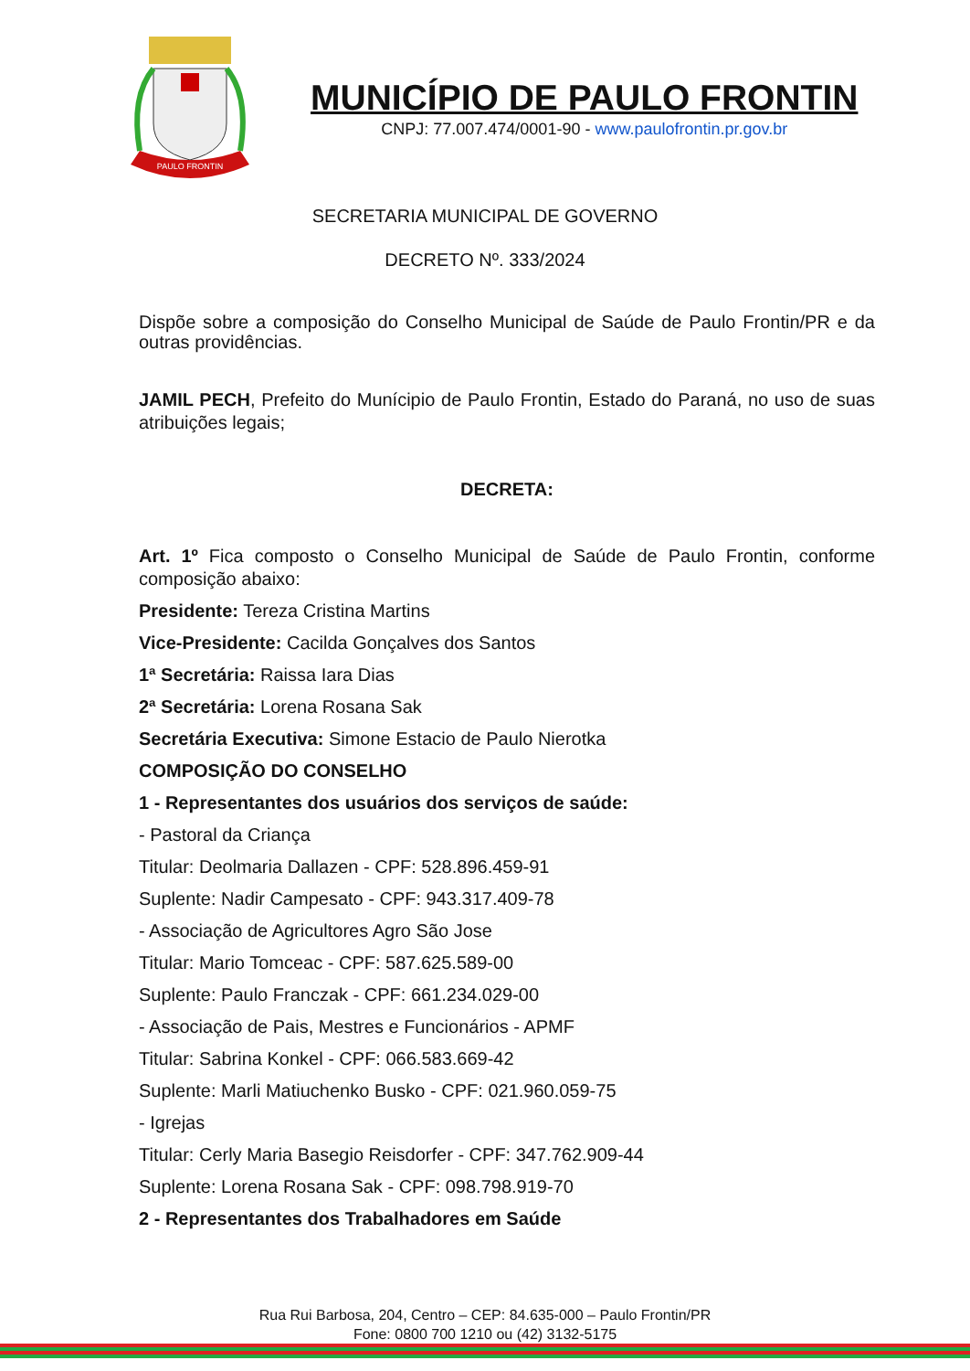PAULO FRONTIN
MUNICÍPIO DE PAULO FRONTIN
CNPJ: 77.007.474/0001-90 - www.paulofrontin.pr.gov.br
SECRETARIA MUNICIPAL DE GOVERNO
DECRETO Nº. 333/2024
Dispõe sobre a composição do Conselho Municipal de Saúde de Paulo Frontin/PR e da outras providências.
JAMIL PECH, Prefeito do Munícipio de Paulo Frontin, Estado do Paraná, no uso de suas atribuições legais;
DECRETA:
Art. 1º Fica composto o Conselho Municipal de Saúde de Paulo Frontin, conforme composição abaixo:
Presidente: Tereza Cristina Martins
Vice-Presidente: Cacilda Gonçalves dos Santos
1ª Secretária: Raissa Iara Dias
2ª Secretária: Lorena Rosana Sak
Secretária Executiva: Simone Estacio de Paulo Nierotka
COMPOSIÇÃO DO CONSELHO
1 - Representantes dos usuários dos serviços de saúde:
- Pastoral da Criança
Titular: Deolmaria Dallazen - CPF: 528.896.459-91
Suplente: Nadir Campesato - CPF: 943.317.409-78
- Associação de Agricultores Agro São Jose
Titular: Mario Tomceac - CPF: 587.625.589-00
Suplente: Paulo Franczak - CPF: 661.234.029-00
- Associação de Pais, Mestres e Funcionários - APMF
Titular: Sabrina Konkel - CPF: 066.583.669-42
Suplente: Marli Matiuchenko Busko - CPF: 021.960.059-75
- Igrejas
Titular: Cerly Maria Basegio Reisdorfer - CPF: 347.762.909-44
Suplente: Lorena Rosana Sak - CPF: 098.798.919-70
2 - Representantes dos Trabalhadores em Saúde
Rua Rui Barbosa, 204, Centro – CEP: 84.635-000 – Paulo Frontin/PR
Fone: 0800 700 1210 ou (42) 3132-5175